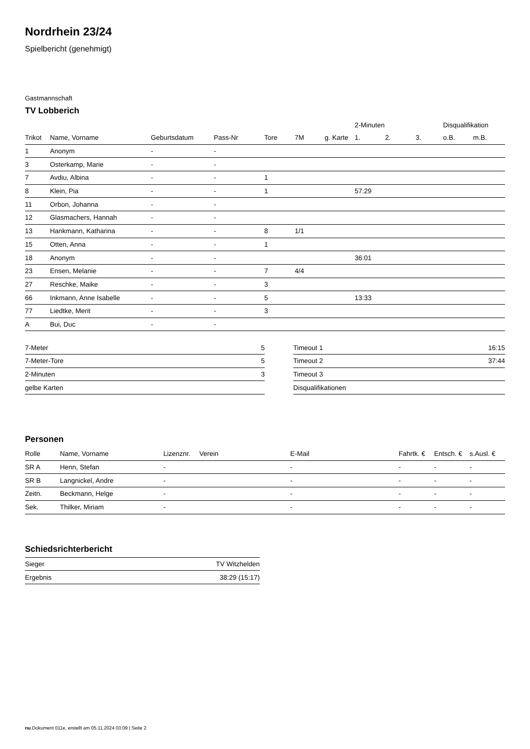Nordrhein 23/24
Spielbericht (genehmigt)
Gastmannschaft
TV Lobberich
| | | | | | | | 2-Minuten | | | Disqualifikation | |
| --- | --- | --- | --- | --- | --- | --- | --- | --- | --- | --- | --- |
| Trikot | Name, Vorname | Geburtsdatum | Pass-Nr | Tore | 7M | g. Karte | 1. | 2. | 3. | o.B. | m.B. |
| 1 | Anonym | - | - | | | | | | | | |
| 3 | Osterkamp, Marie | - | - | | | | | | | | |
| 7 | Avdiu, Albina | - | - | 1 | | | | | | | |
| 8 | Klein, Pia | - | - | 1 | | | 57:29 | | | | |
| 11 | Orbon, Johanna | - | - | | | | | | | | |
| 12 | Glasmachers, Hannah | - | - | | | | | | | | |
| 13 | Hankmann, Katharina | - | - | 8 | 1/1 | | | | | | |
| 15 | Otten, Anna | - | - | 1 | | | | | | | |
| 18 | Anonym | - | - | | | | 36:01 | | | | |
| 23 | Ensen, Melanie | - | - | 7 | 4/4 | | | | | | |
| 27 | Reschke, Maike | - | - | 3 | | | | | | | |
| 66 | Inkmann, Anne Isabelle | - | - | 5 | | | 13:33 | | | | |
| 77 | Liedtke, Merit | - | - | 3 | | | | | | | |
| A | Bui, Duc | - | - | | | | | | | | |
| 7-Meter | 5 |
| 7-Meter-Tore | 5 |
| 2-Minuten | 3 |
| gelbe Karten | |
| Timeout 1 | 16:15 |
| Timeout 2 | 37:44 |
| Timeout 3 | |
| Disqualifikationen | |
Personen
| Rolle | Name, Vorname | Lizenznr. | Verein | E-Mail | Fahrtk. € | Entsch. € | s.Ausl. € |
| --- | --- | --- | --- | --- | --- | --- | --- |
| SR A | Henn, Stefan | - | | - | - | - | - |
| SR B | Langnickel, Andre | - | | - | - | - | - |
| Zeitn. | Beckmann, Helge | - | | - | - | - | - |
| Sek. | Thilker, Miriam | - | | - | - | - | - |
Schiedsrichterbericht
| Sieger | TV Witzhelden |
| Ergebnis | 38:29 (15:17) |
nu.Dokument 011e, erstellt am 05.11.2024 03:09 | Seite 2